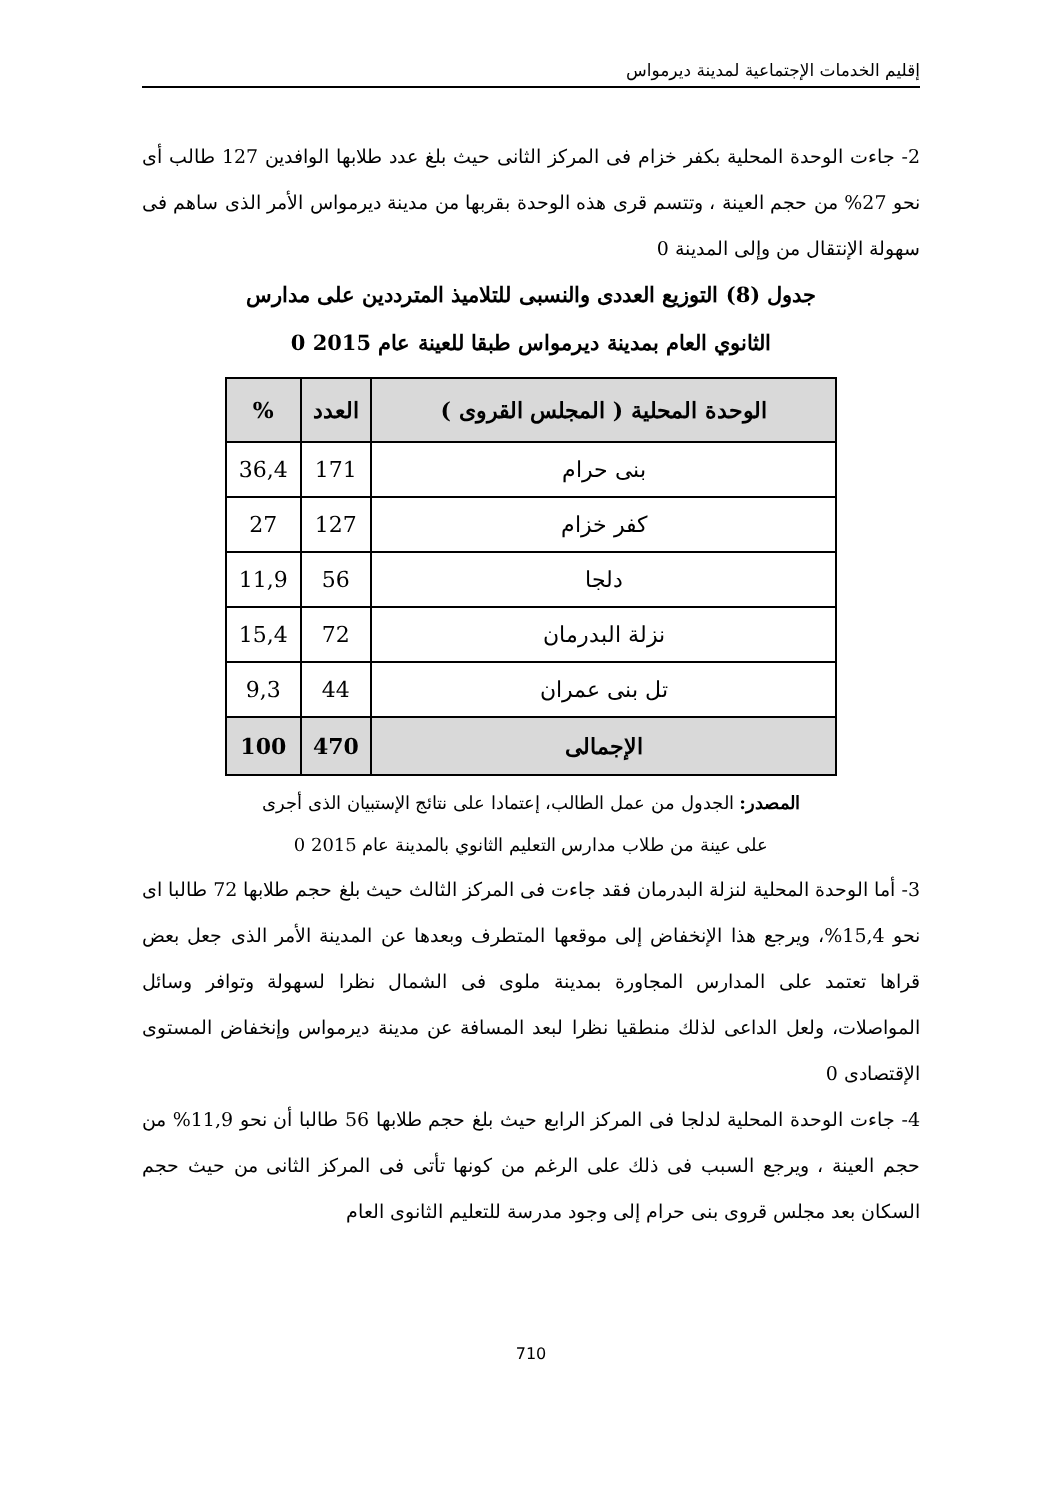إقليم الخدمات الإجتماعية لمدينة ديرمواس
2- جاءت الوحدة المحلية بكفر خزام فى المركز الثانى حيث بلغ عدد طلابها الوافدين 127 طالب أى نحو 27% من حجم العينة ، وتتسم قرى هذه الوحدة بقربها من مدينة ديرمواس الأمر الذى ساهم فى سهولة الإنتقال من وإلى المدينة 0
جدول (8) التوزيع العددى والنسبى للتلاميذ المترددين على مدارس
الثانوي العام بمدينة ديرمواس طبقا للعينة عام 2015 0
| الوحدة المحلية ( المجلس القروى ) | العدد | % |
| --- | --- | --- |
| بنى حرام | 171 | 36,4 |
| كفر خزام | 127 | 27 |
| دلجا | 56 | 11,9 |
| نزلة البدرمان | 72 | 15,4 |
| تل بنى عمران | 44 | 9,3 |
| الإجمالى | 470 | 100 |
المصدر: الجدول من عمل الطالب، إعتمادا على نتائج الإستبيان الذى أجرى
على عينة من طلاب مدارس التعليم الثانوي بالمدينة عام 2015 0
3- أما الوحدة المحلية لنزلة البدرمان فقد جاءت فى المركز الثالث حيث بلغ حجم طلابها 72 طالبا اى نحو 15,4%، ويرجع هذا الإنخفاض إلى موقعها المتطرف وبعدها عن المدينة الأمر الذى جعل بعض قراها تعتمد على المدارس المجاورة بمدينة ملوى فى الشمال نظرا لسهولة وتوافر وسائل المواصلات، ولعل الداعى لذلك منطقيا نظرا لبعد المسافة عن مدينة ديرمواس وإنخفاض المستوى الإقتصادى 0
4- جاءت الوحدة المحلية لدلجا فى المركز الرابع حيث بلغ حجم طلابها 56 طالبا أن نحو 11,9% من حجم العينة ، ويرجع السبب فى ذلك على الرغم من كونها تأتى فى المركز الثانى من حيث حجم السكان بعد مجلس قروى بنى حرام إلى وجود مدرسة للتعليم الثانوى العام
710